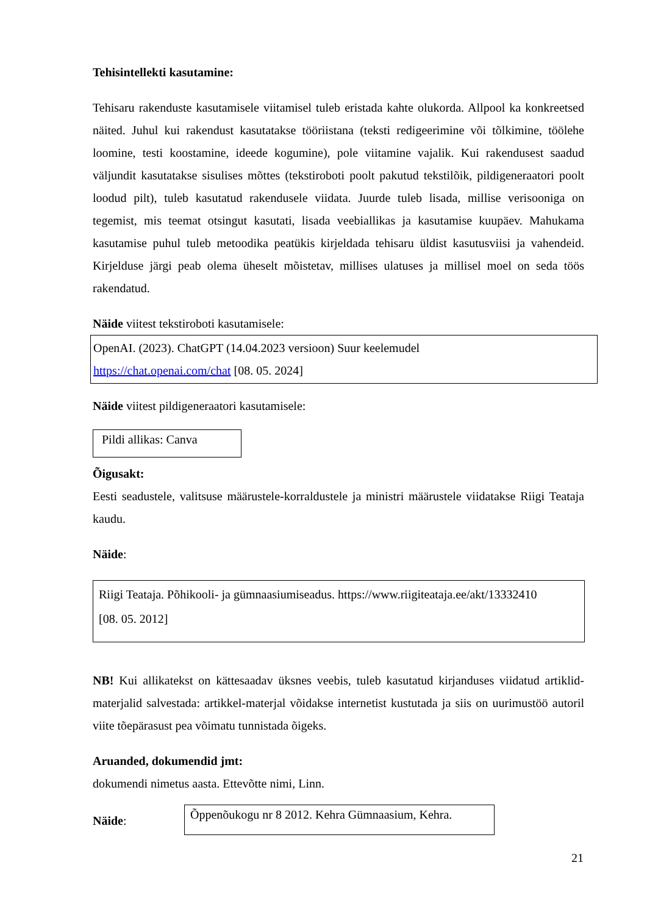Tehisintellekti kasutamine:
Tehisaru rakenduste kasutamisele viitamisel tuleb eristada kahte olukorda. Allpool ka konkreetsed näited. Juhul kui rakendust kasutatakse tööriistana (teksti redigeerimine või tõlkimine, töölehe loomine, testi koostamine, ideede kogumine), pole viitamine vajalik. Kui rakendusest saadud väljundit kasutatakse sisulises mõttes (tekstiroboti poolt pakutud tekstilõik, pildigeneraatori poolt loodud pilt), tuleb kasutatud rakendusele viidata. Juurde tuleb lisada, millise verisooniga on tegemist, mis teemat otsingut kasutati, lisada veebiallikas ja kasutamise kuupäev. Mahukama kasutamise puhul tuleb metoodika peatükis kirjeldada tehisaru üldist kasutusviisi ja vahendeid. Kirjelduse järgi peab olema üheselt mõistetav, millises ulatuses ja millisel moel on seda töös rakendatud.
Näide viitest tekstiroboti kasutamisele:
OpenAI. (2023). ChatGPT (14.04.2023 versioon) Suur keelemudel
https://chat.openai.com/chat [08. 05. 2024]
Näide viitest pildigeneraatori kasutamisele:
Pildi allikas: Canva
Õigusakt:
Eesti seadustele, valitsuse määrustele-korraldustele ja ministri määrustele viidatakse Riigi Teataja kaudu.
Näide:
Riigi Teataja. Põhikooli- ja gümnaasiumiseadus. https://www.riigiteataja.ee/akt/13332410
[08. 05. 2012]
NB! Kui allikatekst on kättesaadav üksnes veebis, tuleb kasutatud kirjanduses viidatud artiklid-materjalid salvestada: artikkel-materjal võidakse internetist kustutada ja siis on uurimustöö autoril viite tõepärasust pea võimatu tunnistada õigeks.
Aruanded, dokumendid jmt:
dokumendi nimetus aasta. Ettevõtte nimi, Linn.
Näide:
Õppenõukogu nr 8 2012. Kehra Gümnaasium, Kehra.
21